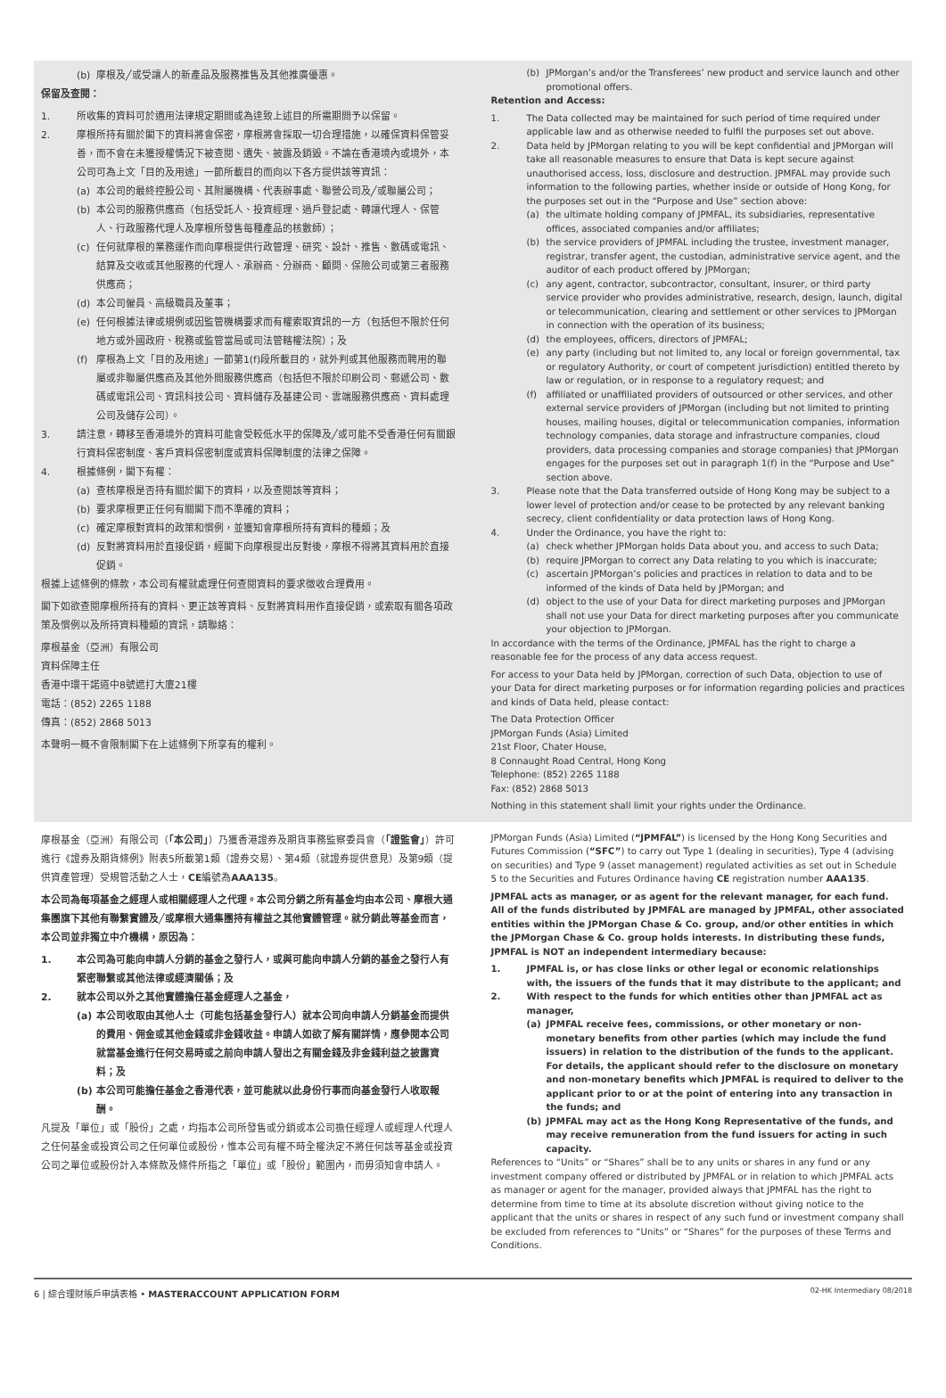(b) 摩根及╱或受讓人的新產品及服務推售及其他推廣優惠。
保留及查閱：
1. 所收集的資料可於適用法律規定期間或為達致上述目的所需期間予以保留。
2. 摩根所持有關於閣下的資料將會保密，摩根將會採取一切合理措施，以確保資料保管妥善，而不會在未獲授權情況下被查閱、遺失、披露及銷毀。不論在香港境內或境外，本公司可為上文「目的及用途」一節所載目的而向以下各方提供該等資訊：
(a) 本公司的最終控股公司、其附屬機構、代表辦事處、聯營公司及╱或聯屬公司；
(b) 本公司的服務供應商（包括受託人、投資經理、過戶登記處、轉讓代理人、保管人、行政服務代理人及摩根所發售每種產品的核數師）；
(c) 任何就摩根的業務運作而向摩根提供行政管理、研究、設計、推售、數碼或電訊、結算及交收或其他服務的代理人、承辦商、分辦商、顧問、保險公司或第三者服務供應商；
(d) 本公司僱員、高級職員及董事；
(e) 任何根據法律或規例或因監管機構要求而有權索取資訊的一方（包括但不限於任何地方或外國政府、稅務或監管當局或司法管轄權法院）；及
(f) 摩根為上文「目的及用途」一節第1(f)段所載目的，就外判或其他服務而聘用的聯屬或非聯屬供應商及其他外間服務供應商（包括但不限於印刷公司、郵遞公司、數碼或電訊公司、資訊科技公司、資料儲存及基建公司、雲端服務供應商、資料處理公司及儲存公司）。
3. 請注意，轉移至香港境外的資料可能會受較低水平的保障及╱或可能不受香港任何有關銀行資料保密制度、客戶資料保密制度或資料保障制度的法律之保障。
4. 根據條例，閣下有權：
(a) 查核摩根是否持有關於閣下的資料，以及查閱該等資料；
(b) 要求摩根更正任何有關閣下而不準確的資料；
(c) 確定摩根對資料的政策和慣例，並獲知會摩根所持有資料的種類；及
(d) 反對將資料用於直接促銷，經閣下向摩根提出反對後，摩根不得將其資料用於直接促銷。
根據上述條例的條款，本公司有權就處理任何查閱資料的要求徵收合理費用。
閣下如欲查閱摩根所持有的資料、更正該等資料、反對將資料用作直接促銷，或索取有關各項政策及慣例以及所持資料種類的資訊，請聯絡：
摩根基金（亞洲）有限公司
資料保障主任
香港中環干諾道中8號遮打大廈21樓
電話：(852) 2265 1188
傳真：(852) 2868 5013
本聲明一概不會限制閣下在上述條例下所享有的權利。
(b) JPMorgan’s and/or the Transferees’ new product and service launch and other promotional offers.
Retention and Access:
1. The Data collected may be maintained for such period of time required under applicable law and as otherwise needed to fulfil the purposes set out above.
2. Data held by JPMorgan relating to you will be kept confidential and JPMorgan will take all reasonable measures to ensure that Data is kept secure against unauthorised access, loss, disclosure and destruction. JPMFAL may provide such information to the following parties, whether inside or outside of Hong Kong, for the purposes set out in the “Purpose and Use” section above:
(a) the ultimate holding company of JPMFAL, its subsidiaries, representative offices, associated companies and/or affiliates;
(b) the service providers of JPMFAL including the trustee, investment manager, registrar, transfer agent, the custodian, administrative service agent, and the auditor of each product offered by JPMorgan;
(c) any agent, contractor, subcontractor, consultant, insurer, or third party service provider who provides administrative, research, design, launch, digital or telecommunication, clearing and settlement or other services to JPMorgan in connection with the operation of its business;
(d) the employees, officers, directors of JPMFAL;
(e) any party (including but not limited to, any local or foreign governmental, tax or regulatory Authority, or court of competent jurisdiction) entitled thereto by law or regulation, or in response to a regulatory request; and
(f) affiliated or unaffiliated providers of outsourced or other services, and other external service providers of JPMorgan (including but not limited to printing houses, mailing houses, digital or telecommunication companies, information technology companies, data storage and infrastructure companies, cloud providers, data processing companies and storage companies) that JPMorgan engages for the purposes set out in paragraph 1(f) in the “Purpose and Use” section above.
3. Please note that the Data transferred outside of Hong Kong may be subject to a lower level of protection and/or cease to be protected by any relevant banking secrecy, client confidentiality or data protection laws of Hong Kong.
4. Under the Ordinance, you have the right to:
(a) check whether JPMorgan holds Data about you, and access to such Data;
(b) require JPMorgan to correct any Data relating to you which is inaccurate;
(c) ascertain JPMorgan’s policies and practices in relation to data and to be informed of the kinds of Data held by JPMorgan; and
(d) object to the use of your Data for direct marketing purposes and JPMorgan shall not use your Data for direct marketing purposes after you communicate your objection to JPMorgan.
In accordance with the terms of the Ordinance, JPMFAL has the right to charge a reasonable fee for the process of any data access request.
For access to your Data held by JPMorgan, correction of such Data, objection to use of your Data for direct marketing purposes or for information regarding policies and practices and kinds of Data held, please contact:
The Data Protection Officer
JPMorgan Funds (Asia) Limited
21st Floor, Chater House,
8 Connaught Road Central, Hong Kong
Telephone: (852) 2265 1188
Fax: (852) 2868 5013
Nothing in this statement shall limit your rights under the Ordinance.
摩根基金（亞洲）有限公司（「本公司」）乃獲香港證券及期貨事務監察委員會（「證監會」）許可進行《證券及期貨條例》附表5所載第1類（證券交易）、第4類（就證券提供意見）及第9類（提供資產管理）受規管活動之人士，CE編號為AAA135。
本公司為每項基金之經理人或相關經理人之代理。本公司分銷之所有基金均由本公司、摩根大通集團旗下其他有聯繫實體及╱或摩根大通集團持有權益之其他實體管理。就分銷此等基金而言，本公司並非獨立中介機構，原因為：
1. 本公司為可能向申請人分銷的基金之發行人，或與可能向申請人分銷的基金之發行人有緊密聯繫或其他法律或經濟關係；及
2. 就本公司以外之其他實體擔任基金經理人之基金，
(a) 本公司收取由其他人士（可能包括基金發行人）就本公司向申請人分銷基金而提供的費用、佣金或其他金錢或非金錢收益。申請人如欲了解有關詳情，應參閱本公司就當基金進行任何交易時或之前向申請人發出之有關金錢及非金錢利益之披露資料；及
(b) 本公司可能擔任基金之香港代表，並可能就以此身份行事而向基金發行人收取報酬。
凡提及「單位」或「股份」之處，均指本公司所發售或分銷或本公司擔任經理人或經理人代理人之任何基金或投資公司之任何單位或股份，惟本公司有權不時全權決定不將任何該等基金或投資公司之單位或股份計入本條款及條件所指之「單位」或「股份」範圍內，而毋須知會申請人。
JPMorgan Funds (Asia) Limited (“JPMFAL”) is licensed by the Hong Kong Securities and Futures Commission (“SFC”) to carry out Type 1 (dealing in securities), Type 4 (advising on securities) and Type 9 (asset management) regulated activities as set out in Schedule 5 to the Securities and Futures Ordinance having CE registration number AAA135.
JPMFAL acts as manager, or as agent for the relevant manager, for each fund. All of the funds distributed by JPMFAL are managed by JPMFAL, other associated entities within the JPMorgan Chase & Co. group, and/or other entities in which the JPMorgan Chase & Co. group holds interests. In distributing these funds, JPMFAL is NOT an independent intermediary because:
1. JPMFAL is, or has close links or other legal or economic relationships with, the issuers of the funds that it may distribute to the applicant; and
2. With respect to the funds for which entities other than JPMFAL act as manager,
(a) JPMFAL receive fees, commissions, or other monetary or non-monetary benefits from other parties (which may include the fund issuers) in relation to the distribution of the funds to the applicant. For details, the applicant should refer to the disclosure on monetary and non-monetary benefits which JPMFAL is required to deliver to the applicant prior to or at the point of entering into any transaction in the funds; and
(b) JPMFAL may act as the Hong Kong Representative of the funds, and may receive remuneration from the fund issuers for acting in such capacity.
References to “Units” or “Shares” shall be to any units or shares in any fund or any investment company offered or distributed by JPMFAL or in relation to which JPMFAL acts as manager or agent for the manager, provided always that JPMFAL has the right to determine from time to time at its absolute discretion without giving notice to the applicant that the units or shares in respect of any such fund or investment company shall be excluded from references to “Units” or “Shares” for the purposes of these Terms and Conditions.
6 | 綜合理財賬戶申請表格 • MASTERACCOUNT APPLICATION FORM 02-HK Intermediary 08/2018